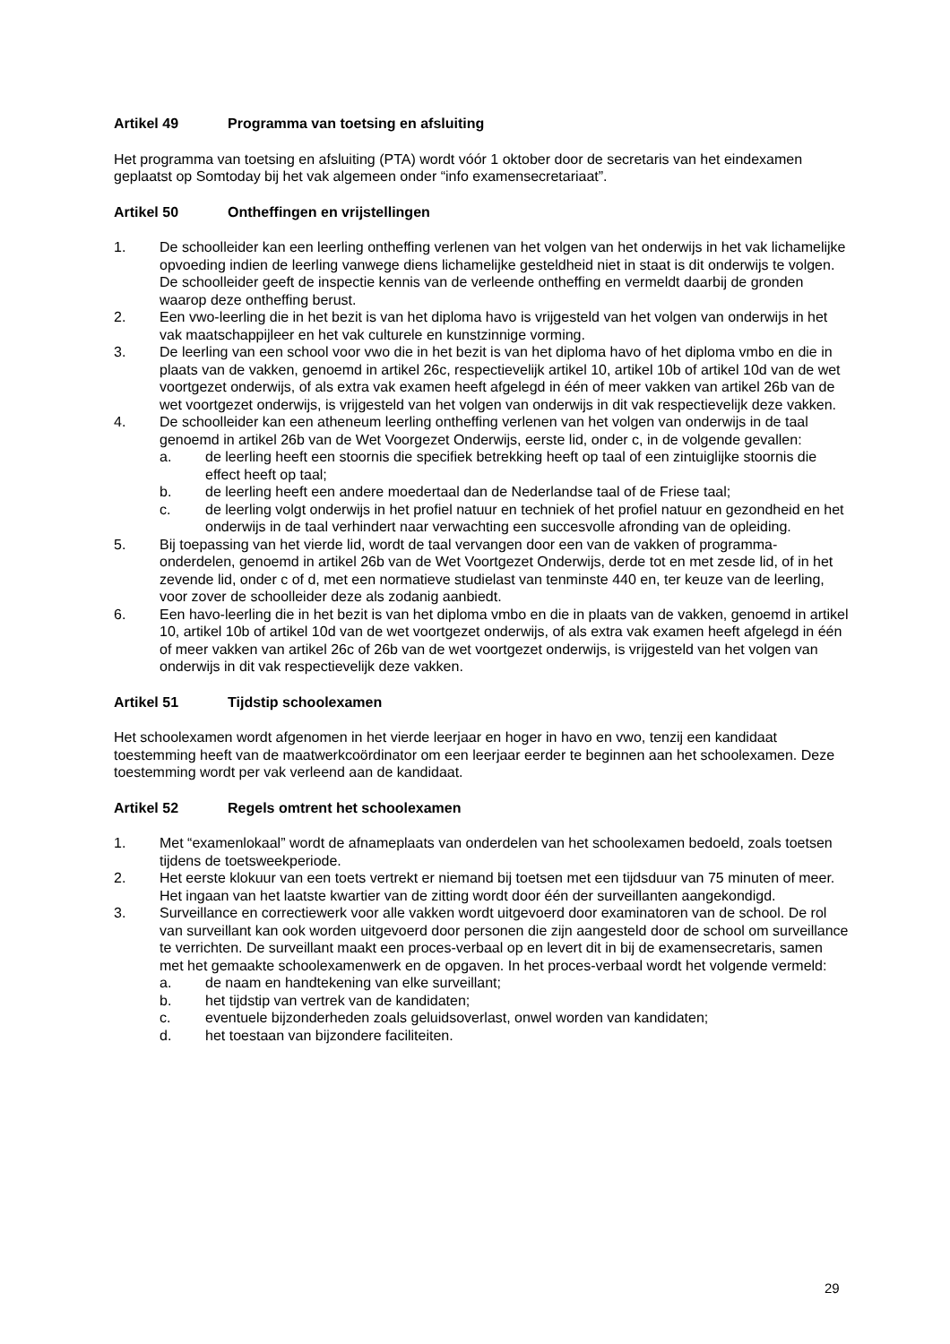Artikel 49 Programma van toetsing en afsluiting
Het programma van toetsing en afsluiting (PTA) wordt vóór 1 oktober door de secretaris van het eindexamen geplaatst op Somtoday bij het vak algemeen onder “info examensecretariaat”.
Artikel 50 Ontheffingen en vrijstellingen
1. De schoolleider kan een leerling ontheffing verlenen van het volgen van het onderwijs in het vak lichamelijke opvoeding indien de leerling vanwege diens lichamelijke gesteldheid niet in staat is dit onderwijs te volgen. De schoolleider geeft de inspectie kennis van de verleende ontheffing en vermeldt daarbij de gronden waarop deze ontheffing berust.
2. Een vwo-leerling die in het bezit is van het diploma havo is vrijgesteld van het volgen van onderwijs in het vak maatschappijleer en het vak culturele en kunstzinnige vorming.
3. De leerling van een school voor vwo die in het bezit is van het diploma havo of het diploma vmbo en die in plaats van de vakken, genoemd in artikel 26c, respectievelijk artikel 10, artikel 10b of artikel 10d van de wet voortgezet onderwijs, of als extra vak examen heeft afgelegd in één of meer vakken van artikel 26b van de wet voortgezet onderwijs, is vrijgesteld van het volgen van onderwijs in dit vak respectievelijk deze vakken.
4. De schoolleider kan een atheneum leerling ontheffing verlenen van het volgen van onderwijs in de taal genoemd in artikel 26b van de Wet Voorgezet Onderwijs, eerste lid, onder c, in de volgende gevallen:
a. de leerling heeft een stoornis die specifiek betrekking heeft op taal of een zintuiglijke stoornis die effect heeft op taal;
b. de leerling heeft een andere moedertaal dan de Nederlandse taal of de Friese taal;
c. de leerling volgt onderwijs in het profiel natuur en techniek of het profiel natuur en gezondheid en het onderwijs in de taal verhindert naar verwachting een succesvolle afronding van de opleiding.
5. Bij toepassing van het vierde lid, wordt de taal vervangen door een van de vakken of programma-onderdelen, genoemd in artikel 26b van de Wet Voortgezet Onderwijs, derde tot en met zesde lid, of in het zevende lid, onder c of d, met een normatieve studielast van tenminste 440 en, ter keuze van de leerling, voor zover de schoolleider deze als zodanig aanbiedt.
6. Een havo-leerling die in het bezit is van het diploma vmbo en die in plaats van de vakken, genoemd in artikel 10, artikel 10b of artikel 10d van de wet voortgezet onderwijs, of als extra vak examen heeft afgelegd in één of meer vakken van artikel 26c of 26b van de wet voortgezet onderwijs, is vrijgesteld van het volgen van onderwijs in dit vak respectievelijk deze vakken.
Artikel 51 Tijdstip schoolexamen
Het schoolexamen wordt afgenomen in het vierde leerjaar en hoger in havo en vwo, tenzij een kandidaat toestemming heeft van de maatwerkcoördinator om een leerjaar eerder te beginnen aan het schoolexamen. Deze toestemming wordt per vak verleend aan de kandidaat.
Artikel 52 Regels omtrent het schoolexamen
1. Met “examenlokaal” wordt de afnameplaats van onderdelen van het schoolexamen bedoeld, zoals toetsen tijdens de toetsweekperiode.
2. Het eerste klokuur van een toets vertrekt er niemand bij toetsen met een tijdsduur van 75 minuten of meer. Het ingaan van het laatste kwartier van de zitting wordt door één der surveillanten aangekondigd.
3. Surveillance en correctiewerk voor alle vakken wordt uitgevoerd door examinatoren van de school. De rol van surveillant kan ook worden uitgevoerd door personen die zijn aangesteld door de school om surveillance te verrichten. De surveillant maakt een proces-verbaal op en levert dit in bij de examensecretaris, samen met het gemaakte schoolexamenwerk en de opgaven. In het proces-verbaal wordt het volgende vermeld:
a. de naam en handtekening van elke surveillant;
b. het tijdstip van vertrek van de kandidaten;
c. eventuele bijzonderheden zoals geluidsoverlast, onwel worden van kandidaten;
d. het toestaan van bijzondere faciliteiten.
29